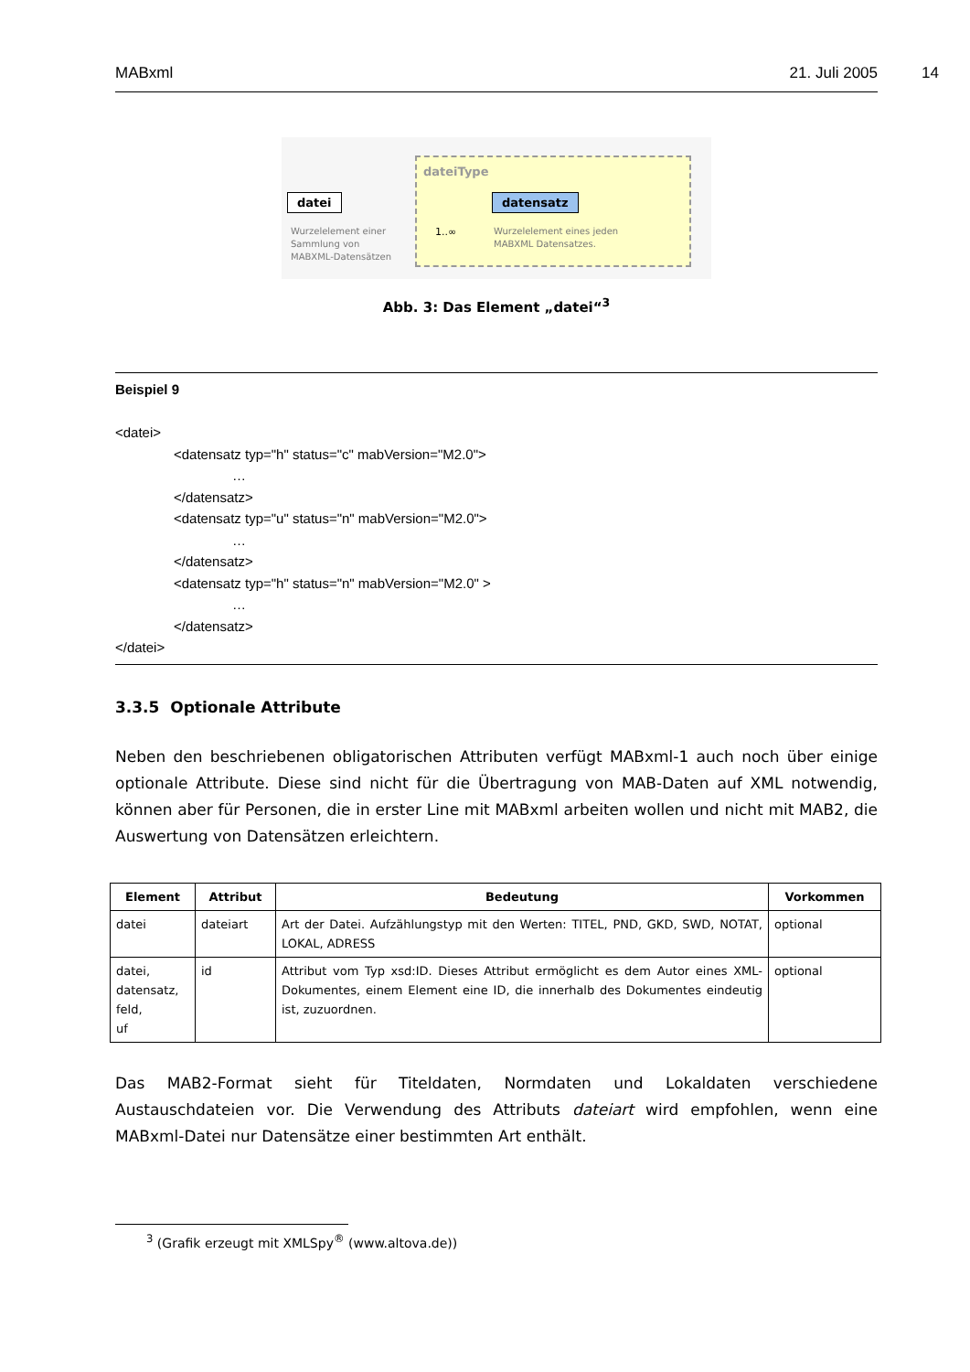MABxml 21. Juli 2005 14
dateiType
datei datensatz
1..∞
Wurzelelement einer
Sammlung von
MABXML-Datensätzen
Wurzelelement eines jeden
MABXML Datensatzes.
Abb. 3: Das Element „datei“<sup>3</sup>
Beispiel 9
<datei>
<datensatz typ="h" status="c" mabVersion="M2.0">
…
</datensatz>
<datensatz typ="u" status="n" mabVersion="M2.0">
…
</datensatz>
<datensatz typ="h" status="n" mabVersion="M2.0" >
…
</datensatz>
</datei>
3.3.5 Optionale Attribute
Neben den beschriebenen obligatorischen Attributen verfügt MABxml-1 auch noch über einige optionale Attribute. Diese sind nicht für die Übertragung von MAB-Daten auf XML notwendig, können aber für Personen, die in erster Line mit MABxml arbeiten wollen und nicht mit MAB2, die Auswertung von Datensätzen erleichtern.
| Element | Attribut | Bedeutung | Vorkommen |
| --- | --- | --- | --- |
| datei | dateiart | Art der Datei. Aufzählungstyp mit den Werten: TITEL, PND, GKD, SWD, NOTAT, LOKAL, ADRESS | optional |
| datei, datensatz, feld, uf | id | Attribut vom Typ xsd:ID. Dieses Attribut ermöglicht es dem Autor eines XML-Dokumentes, einem Element eine ID, die innerhalb des Dokumentes eindeutig ist, zuzuordnen. | optional |
Das MAB2-Format sieht für Titeldaten, Normdaten und Lokaldaten verschiedene Austauschdateien vor. Die Verwendung des Attributs dateiart wird empfohlen, wenn eine MABxml-Datei nur Datensätze einer bestimmten Art enthält.
<sup>3</sup> (Grafik erzeugt mit XMLSpy<sup>®</sup> (www.altova.de))